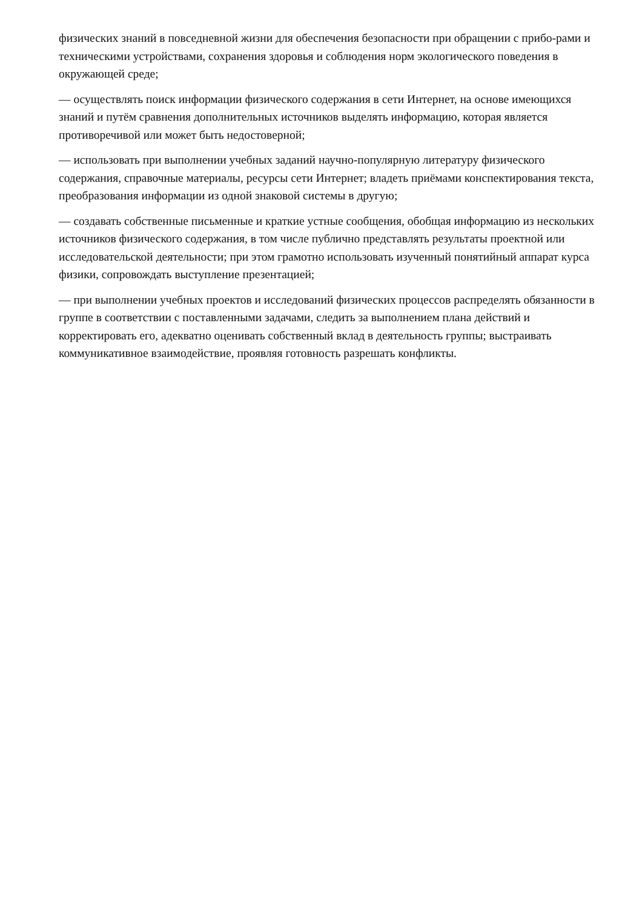физических знаний в повседневной жизни для обеспечения безопасности при обращении с прибо-рами и техническими устройствами, сохранения здоровья и соблюдения норм экологического поведения в окружающей среде;
— осуществлять поиск информации физического содержания в сети Интернет, на основе имеющихся знаний и путём сравнения дополнительных источников выделять информацию, которая является противоречивой или может быть недостоверной;
— использовать при выполнении учебных заданий научно-популярную литературу физического содержания, справочные материалы, ресурсы сети Интернет; владеть приёмами конспектирования текста, преобразования информации из одной знаковой системы в другую;
— создавать собственные письменные и краткие устные сообщения, обобщая информацию из нескольких источников физического содержания, в том числе публично представлять результаты проектной или исследовательской деятельности; при этом грамотно использовать изученный понятийный аппарат курса физики, сопровождать выступление презентацией;
— при выполнении учебных проектов и исследований физических процессов распределять обязанности в группе в соответствии с поставленными задачами, следить за выполнением плана действий и корректировать его, адекватно оценивать собственный вклад в деятельность группы; выстраивать коммуникативное взаимодействие, проявляя готовность разрешать конфликты.